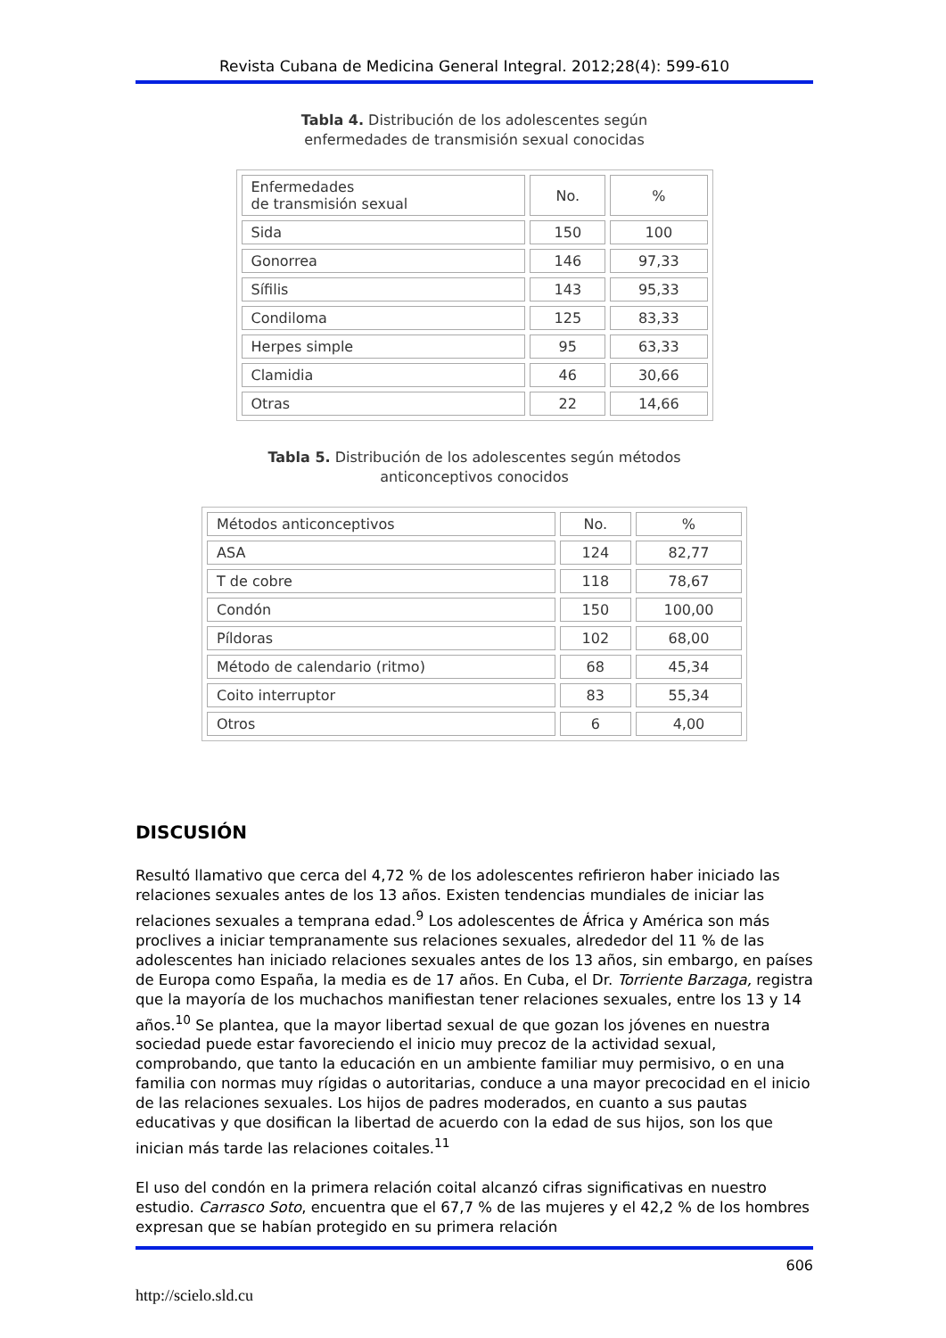Revista Cubana de Medicina General Integral. 2012;28(4): 599-610
Tabla 4. Distribución de los adolescentes según
enfermedades de transmisión sexual conocidas
| Enfermedades de transmisión sexual | No. | % |
| --- | --- | --- |
| Sida | 150 | 100 |
| Gonorrea | 146 | 97,33 |
| Sífilis | 143 | 95,33 |
| Condiloma | 125 | 83,33 |
| Herpes simple | 95 | 63,33 |
| Clamidia | 46 | 30,66 |
| Otras | 22 | 14,66 |
Tabla 5. Distribución de los adolescentes según métodos
anticonceptivos conocidos
| Métodos anticonceptivos | No. | % |
| --- | --- | --- |
| ASA | 124 | 82,77 |
| T de cobre | 118 | 78,67 |
| Condón | 150 | 100,00 |
| Píldoras | 102 | 68,00 |
| Método de calendario (ritmo) | 68 | 45,34 |
| Coito interruptor | 83 | 55,34 |
| Otros | 6 | 4,00 |
DISCUSIÓN
Resultó llamativo que cerca del 4,72 % de los adolescentes refirieron haber iniciado las relaciones sexuales antes de los 13 años. Existen tendencias mundiales de iniciar las relaciones sexuales a temprana edad.<sup>9</sup> Los adolescentes de África y América son más proclives a iniciar tempranamente sus relaciones sexuales, alrededor del 11 % de las adolescentes han iniciado relaciones sexuales antes de los 13 años, sin embargo, en países de Europa como España, la media es de 17 años. En Cuba, el Dr. Torriente Barzaga, registra que la mayoría de los muchachos manifiestan tener relaciones sexuales, entre los 13 y 14 años.<sup>10</sup> Se plantea, que la mayor libertad sexual de que gozan los jóvenes en nuestra sociedad puede estar favoreciendo el inicio muy precoz de la actividad sexual, comprobando, que tanto la educación en un ambiente familiar muy permisivo, o en una familia con normas muy rígidas o autoritarias, conduce a una mayor precocidad en el inicio de las relaciones sexuales. Los hijos de padres moderados, en cuanto a sus pautas educativas y que dosifican la libertad de acuerdo con la edad de sus hijos, son los que inician más tarde las relaciones coitales.<sup>11</sup>
El uso del condón en la primera relación coital alcanzó cifras significativas en nuestro estudio. Carrasco Soto, encuentra que el 67,7 % de las mujeres y el 42,2 % de los hombres expresan que se habían protegido en su primera relación
606
http://scielo.sld.cu